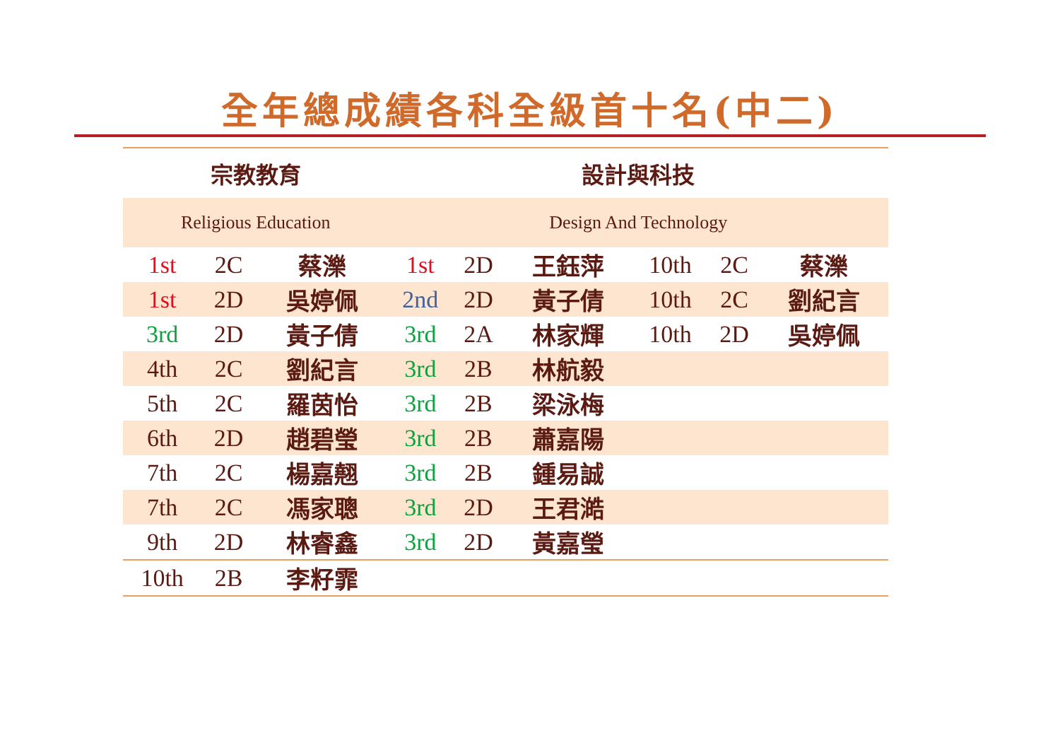全年總成績各科全級首十名(中二)
| 宗教教育 | | | 設計與科技 | | | | | |
| Religious Education | | | Design And Technology | | | | | |
| 1st | 2C | 蔡濼 | 1st | 2D | 王鈺萍 | 10th | 2C | 蔡濼 |
| 1st | 2D | 吳婷佩 | 2nd | 2D | 黃子倩 | 10th | 2C | 劉紀言 |
| 3rd | 2D | 黃子倩 | 3rd | 2A | 林家輝 | 10th | 2D | 吳婷佩 |
| 4th | 2C | 劉紀言 | 3rd | 2B | 林航毅 | | | |
| 5th | 2C | 羅茵怡 | 3rd | 2B | 梁泳梅 | | | |
| 6th | 2D | 趙碧瑩 | 3rd | 2B | 蕭嘉陽 | | | |
| 7th | 2C | 楊嘉翹 | 3rd | 2B | 鍾易誠 | | | |
| 7th | 2C | 馮家聰 | 3rd | 2D | 王君澔 | | | |
| 9th | 2D | 林睿鑫 | 3rd | 2D | 黃嘉瑩 | | | |
| 10th | 2B | 李籽霏 | | | | | | |